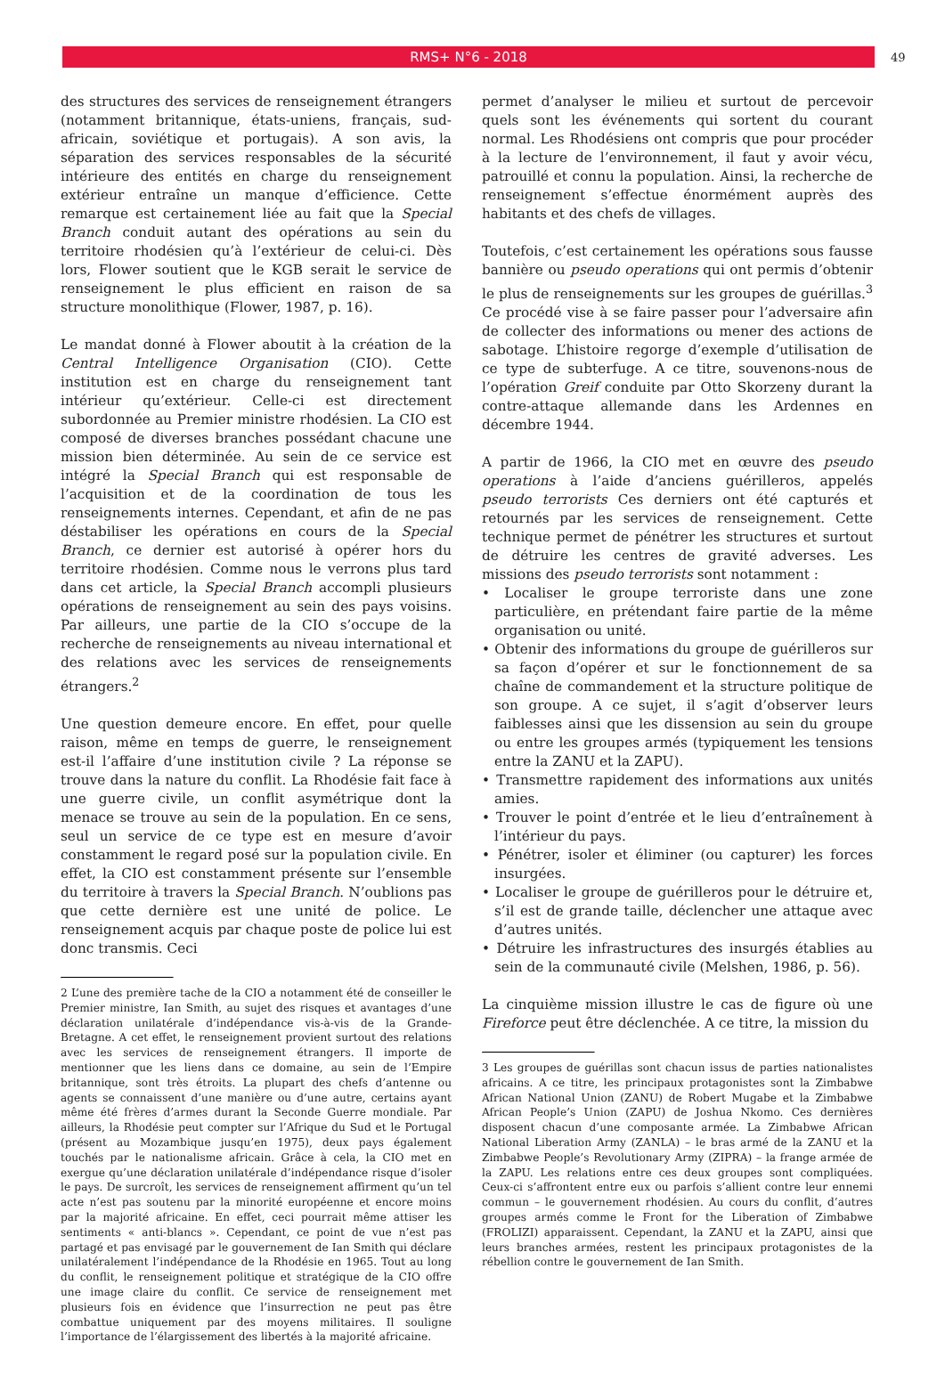RMS+ N°6 - 2018
49
des structures des services de renseignement étrangers (notamment britannique, états-uniens, français, sud-africain, soviétique et portugais). A son avis, la séparation des services responsables de la sécurité intérieure des entités en charge du renseignement extérieur entraîne un manque d’efficience. Cette remarque est certainement liée au fait que la Special Branch conduit autant des opérations au sein du territoire rhodésien qu’à l’extérieur de celui-ci. Dès lors, Flower soutient que le KGB serait le service de renseignement le plus efficient en raison de sa structure monolithique (Flower, 1987, p. 16).
Le mandat donné à Flower aboutit à la création de la Central Intelligence Organisation (CIO). Cette institution est en charge du renseignement tant intérieur qu’extérieur. Celle-ci est directement subordonnée au Premier ministre rhodésien. La CIO est composé de diverses branches possédant chacune une mission bien déterminée. Au sein de ce service est intégré la Special Branch qui est responsable de l’acquisition et de la coordination de tous les renseignements internes. Cependant, et afin de ne pas déstabiliser les opérations en cours de la Special Branch, ce dernier est autorisé à opérer hors du territoire rhodésien. Comme nous le verrons plus tard dans cet article, la Special Branch accompli plusieurs opérations de renseignement au sein des pays voisins. Par ailleurs, une partie de la CIO s’occupe de la recherche de renseignements au niveau international et des relations avec les services de renseignements étrangers.<sup>2</sup>
Une question demeure encore. En effet, pour quelle raison, même en temps de guerre, le renseignement est-il l’affaire d’une institution civile ? La réponse se trouve dans la nature du conflit. La Rhodésie fait face à une guerre civile, un conflit asymétrique dont la menace se trouve au sein de la population. En ce sens, seul un service de ce type est en mesure d’avoir constamment le regard posé sur la population civile. En effet, la CIO est constamment présente sur l’ensemble du territoire à travers la Special Branch. N’oublions pas que cette dernière est une unité de police. Le renseignement acquis par chaque poste de police lui est donc transmis. Ceci
2 L’une des première tache de la CIO a notamment été de conseiller le Premier ministre, Ian Smith, au sujet des risques et avantages d’une déclaration unilatérale d’indépendance vis-à-vis de la Grande-Bretagne. A cet effet, le renseignement provient surtout des relations avec les services de renseignement étrangers. Il importe de mentionner que les liens dans ce domaine, au sein de l’Empire britannique, sont très étroits. La plupart des chefs d’antenne ou agents se connaissent d’une manière ou d’une autre, certains ayant même été frères d’armes durant la Seconde Guerre mondiale. Par ailleurs, la Rhodésie peut compter sur l’Afrique du Sud et le Portugal (présent au Mozambique jusqu’en 1975), deux pays également touchés par le nationalisme africain. Grâce à cela, la CIO met en exergue qu’une déclaration unilatérale d’indépendance risque d’isoler le pays. De surcroît, les services de renseignement affirment qu’un tel acte n’est pas soutenu par la minorité européenne et encore moins par la majorité africaine. En effet, ceci pourrait même attiser les sentiments « anti-blancs ». Cependant, ce point de vue n’est pas partagé et pas envisagé par le gouvernement de Ian Smith qui déclare unilatéralement l’indépendance de la Rhodésie en 1965. Tout au long du conflit, le renseignement politique et stratégique de la CIO offre une image claire du conflit. Ce service de renseignement met plusieurs fois en évidence que l’insurrection ne peut pas être combattue uniquement par des moyens militaires. Il souligne l’importance de l’élargissement des libertés à la majorité africaine.
permet d’analyser le milieu et surtout de percevoir quels sont les événements qui sortent du courant normal. Les Rhodésiens ont compris que pour procéder à la lecture de l’environnement, il faut y avoir vécu, patrouillé et connu la population. Ainsi, la recherche de renseignement s’effectue énormément auprès des habitants et des chefs de villages.
Toutefois, c’est certainement les opérations sous fausse bannière ou pseudo operations qui ont permis d’obtenir le plus de renseignements sur les groupes de guérillas.<sup>3</sup> Ce procédé vise à se faire passer pour l’adversaire afin de collecter des informations ou mener des actions de sabotage. L’histoire regorge d’exemple d’utilisation de ce type de subterfuge. A ce titre, souvenons-nous de l’opération Greif conduite par Otto Skorzeny durant la contre-attaque allemande dans les Ardennes en décembre 1944.
A partir de 1966, la CIO met en œuvre des pseudo operations à l’aide d’anciens guérilleros, appelés pseudo terrorists Ces derniers ont été capturés et retournés par les services de renseignement. Cette technique permet de pénétrer les structures et surtout de détruire les centres de gravité adverses. Les missions des pseudo terrorists sont notamment :
• Localiser le groupe terroriste dans une zone particulière, en prétendant faire partie de la même organisation ou unité.
• Obtenir des informations du groupe de guérilleros sur sa façon d’opérer et sur le fonctionnement de sa chaîne de commandement et la structure politique de son groupe. A ce sujet, il s’agit d’observer leurs faiblesses ainsi que les dissension au sein du groupe ou entre les groupes armés (typiquement les tensions entre la ZANU et la ZAPU).
• Transmettre rapidement des informations aux unités amies.
• Trouver le point d’entrée et le lieu d’entraînement à l’intérieur du pays.
• Pénétrer, isoler et éliminer (ou capturer) les forces insurgées.
• Localiser le groupe de guérilleros pour le détruire et, s’il est de grande taille, déclencher une attaque avec d’autres unités.
• Détruire les infrastructures des insurgés établies au sein de la communauté civile (Melshen, 1986, p. 56).
La cinquième mission illustre le cas de figure où une Fireforce peut être déclenchée. A ce titre, la mission du
3 Les groupes de guérillas sont chacun issus de parties nationalistes africains. A ce titre, les principaux protagonistes sont la Zimbabwe African National Union (ZANU) de Robert Mugabe et la Zimbabwe African People’s Union (ZAPU) de Joshua Nkomo. Ces dernières disposent chacun d’une composante armée. La Zimbabwe African National Liberation Army (ZANLA) – le bras armé de la ZANU et la Zimbabwe People’s Revolutionary Army (ZIPRA) – la frange armée de la ZAPU. Les relations entre ces deux groupes sont compliquées. Ceux-ci s’affrontent entre eux ou parfois s’allient contre leur ennemi commun – le gouvernement rhodésien. Au cours du conflit, d’autres groupes armés comme le Front for the Liberation of Zimbabwe (FROLIZI) apparaissent. Cependant, la ZANU et la ZAPU, ainsi que leurs branches armées, restent les principaux protagonistes de la rébellion contre le gouvernement de Ian Smith.